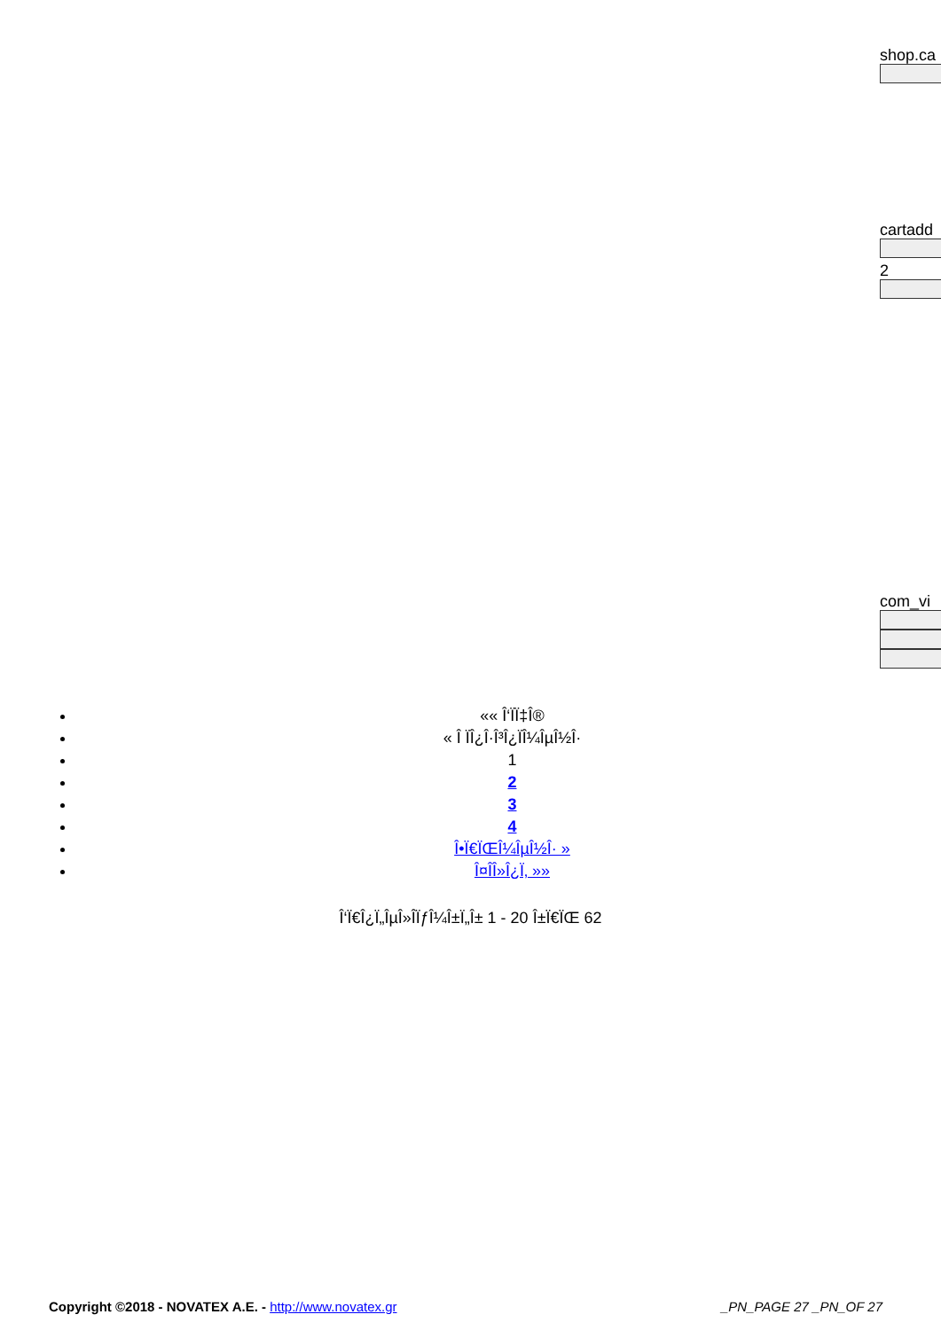shop.ca
cartadd
2
com_vi
«« Î‘ÏÏ‡Î®
« Î ÏÎ¿Î·Î³Î¿ÏÎ¼ÎµÎ½Î·
1
2
3
4
Î•Ï€ÏŒÎ¼ÎµÎ½Î· »
Î¤Î­Î»Î¿Ï‚ »»
Î‘Ï€Î¿Ï„ÎµÎ»Î­ÏƒÎ¼Î±Ï„Î± 1 - 20 Î±Ï€ÏŒ 62
Copyright ©2018 - NOVATEX A.E. - http://www.novatex.gr _PN_PAGE 27 _PN_OF 27